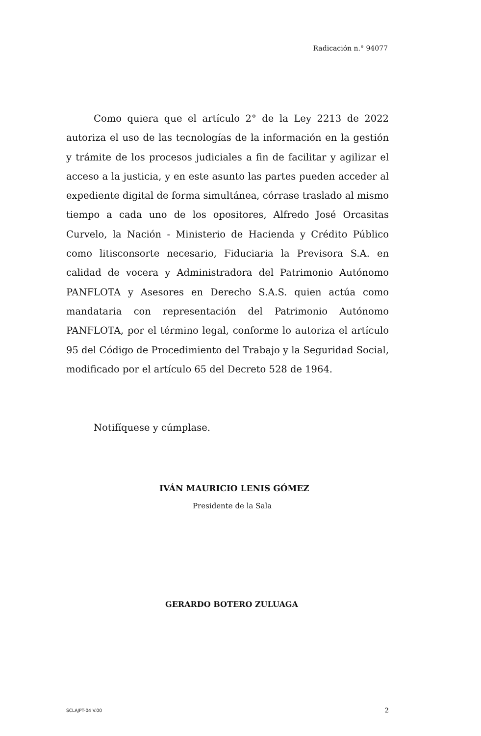Radicación n.° 94077
Como quiera que el artículo 2° de la Ley 2213 de 2022 autoriza el uso de las tecnologías de la información en la gestión y trámite de los procesos judiciales a fin de facilitar y agilizar el acceso a la justicia, y en este asunto las partes pueden acceder al expediente digital de forma simultánea, córrase traslado al mismo tiempo a cada uno de los opositores, Alfredo José Orcasitas Curvelo, la Nación - Ministerio de Hacienda y Crédito Público como litisconsorte necesario, Fiduciaria la Previsora S.A. en calidad de vocera y Administradora del Patrimonio Autónomo PANFLOTA y Asesores en Derecho S.A.S. quien actúa como mandataria con representación del Patrimonio Autónomo PANFLOTA, por el término legal, conforme lo autoriza el artículo 95 del Código de Procedimiento del Trabajo y la Seguridad Social, modificado por el artículo 65 del Decreto 528 de 1964.
Notifíquese y cúmplase.
IVÁN MAURICIO LENIS GÓMEZ
Presidente de la Sala
GERARDO BOTERO ZULUAGA
SCLAJPT-04 V.00 2